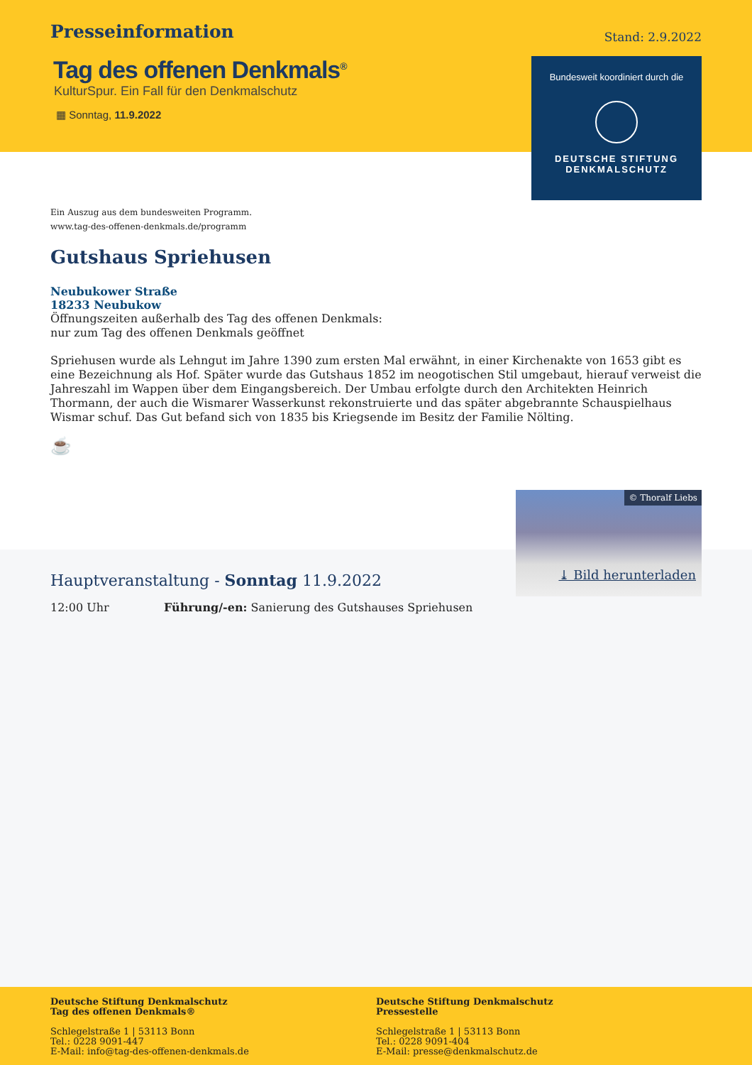Presseinformation
Stand: 2.9.2022
Tag des offenen Denkmals<sup>®</sup>
KulturSpur. Ein Fall für den Denkmalschutz
▦ Sonntag, 11.9.2022
Bundesweit koordiniert durch die
DEUTSCHE STIFTUNG
DENKMALSCHUTZ
Ein Auszug aus dem bundesweiten Programm.
www.tag-des-offenen-denkmals.de/programm
Gutshaus Spriehusen
Neubukower Straße
18233 Neubukow
Öffnungszeiten außerhalb des Tag des offenen Denkmals:
nur zum Tag des offenen Denkmals geöffnet
Spriehusen wurde als Lehngut im Jahre 1390 zum ersten Mal erwähnt, in einer Kirchenakte von 1653 gibt es eine Bezeichnung als Hof. Später wurde das Gutshaus 1852 im neogotischen Stil umgebaut, hierauf verweist die Jahreszahl im Wappen über dem Eingangsbereich. Der Umbau erfolgte durch den Architekten Heinrich Thormann, der auch die Wismarer Wasserkunst rekonstruierte und das später abgebrannte Schauspielhaus Wismar schuf. Das Gut befand sich von 1835 bis Kriegsende im Besitz der Familie Nölting.
☕
Hauptveranstaltung - Sonntag 11.9.2022
12:00 Uhr Führung/-en: Sanierung des Gutshauses Spriehusen
© Thoralf Liebs
⤓ Bild herunterladen
Deutsche Stiftung Denkmalschutz
Tag des offenen Denkmals®
Schlegelstraße 1 | 53113 Bonn
Tel.: 0228 9091-447
E-Mail: info@tag-des-offenen-denkmals.de
Deutsche Stiftung Denkmalschutz
Pressestelle
Schlegelstraße 1 | 53113 Bonn
Tel.: 0228 9091-404
E-Mail: presse@denkmalschutz.de